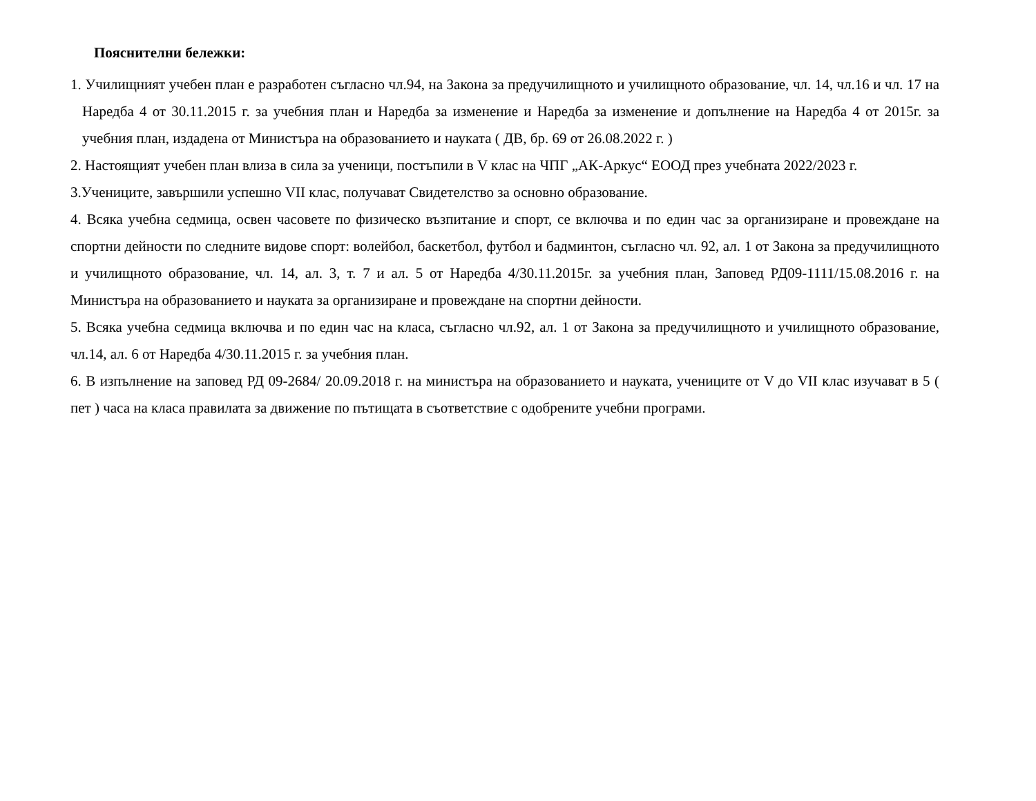Пояснителни бележки:
1. Училищният учебен план е разработен съгласно чл.94, на Закона за предучилищното и училищното образование, чл. 14, чл.16 и чл. 17 на Наредба 4 от 30.11.2015 г. за учебния план и Наредба за изменение и Наредба за изменение и допълнение на Наредба 4 от 2015г. за учебния план, издадена от Министъра на образованието и науката ( ДВ, бр. 69 от 26.08.2022 г. )
2. Настоящият учебен план влиза в сила за ученици, постъпили в V клас на ЧПГ „АК-Аркус“ ЕООД през учебната 2022/2023 г.
3.Учениците, завършили успешно VII клас, получават Свидетелство за основно образование.
4. Всяка учебна седмица, освен часовете по физическо възпитание и спорт, се включва и по един час за организиране и провеждане на спортни дейности по следните видове спорт: волейбол, баскетбол, футбол и бадминтон, съгласно чл. 92, ал. 1 от Закона за предучилищното и училищното образование, чл. 14, ал. 3, т. 7 и ал. 5 от Наредба 4/30.11.2015г. за учебния план, Заповед РД09-1111/15.08.2016 г. на Министъра на образованието и науката за организиране и провеждане на спортни дейности.
5. Всяка учебна седмица включва и по един час на класа, съгласно чл.92, ал. 1 от Закона за предучилищното и училищното образование, чл.14, ал. 6 от Наредба 4/30.11.2015 г. за учебния план.
6. В изпълнение на заповед РД 09-2684/ 20.09.2018 г. на министъра на образованието и науката, учениците от V до VII клас изучават в 5 ( пет ) часа на класа правилата за движение по пътищата в съответствие с одобрените учебни програми.